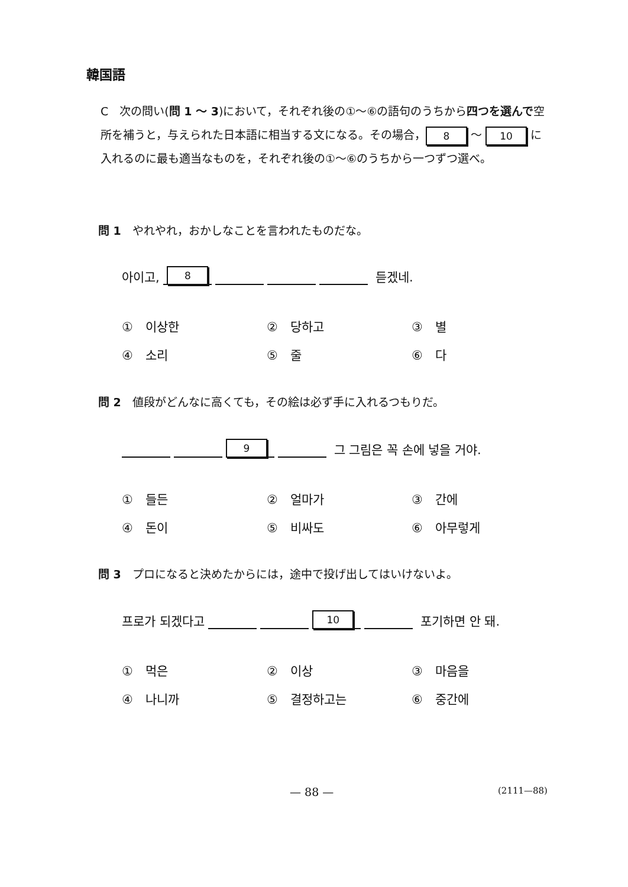韓国語
C　次の問い(問 1 〜 3)において，それぞれ後の①〜⑥の語句のうちから四つを選んで空所を補うと，与えられた日本語に相当する文になる。その場合， 8 〜 10 に入れるのに最も適当なものを，それぞれ後の①〜⑥のうちから一つずつ選べ。
問 1　やれやれ，おかしなことを言われたものだな。
아이고, 8 듣겠네.
①　이상한
②　당하고
③　별
④　소리
⑤　줄
⑥　다
問 2　値段がどんなに高くても，その絵は必ず手に入れるつもりだ。
9 그 그림은 꼭 손에 넣을 거야.
①　들든
②　얼마가
③　간에
④　돈이
⑤　비싸도
⑥　아무렇게
問 3　プロになると決めたからには，途中で投げ出してはいけないよ。
프로가 되겠다고 10 포기하면 안 돼.
①　먹은
②　이상
③　마음을
④　나니까
⑤　결정하고는
⑥　중간에
— 88 — (2111—88)